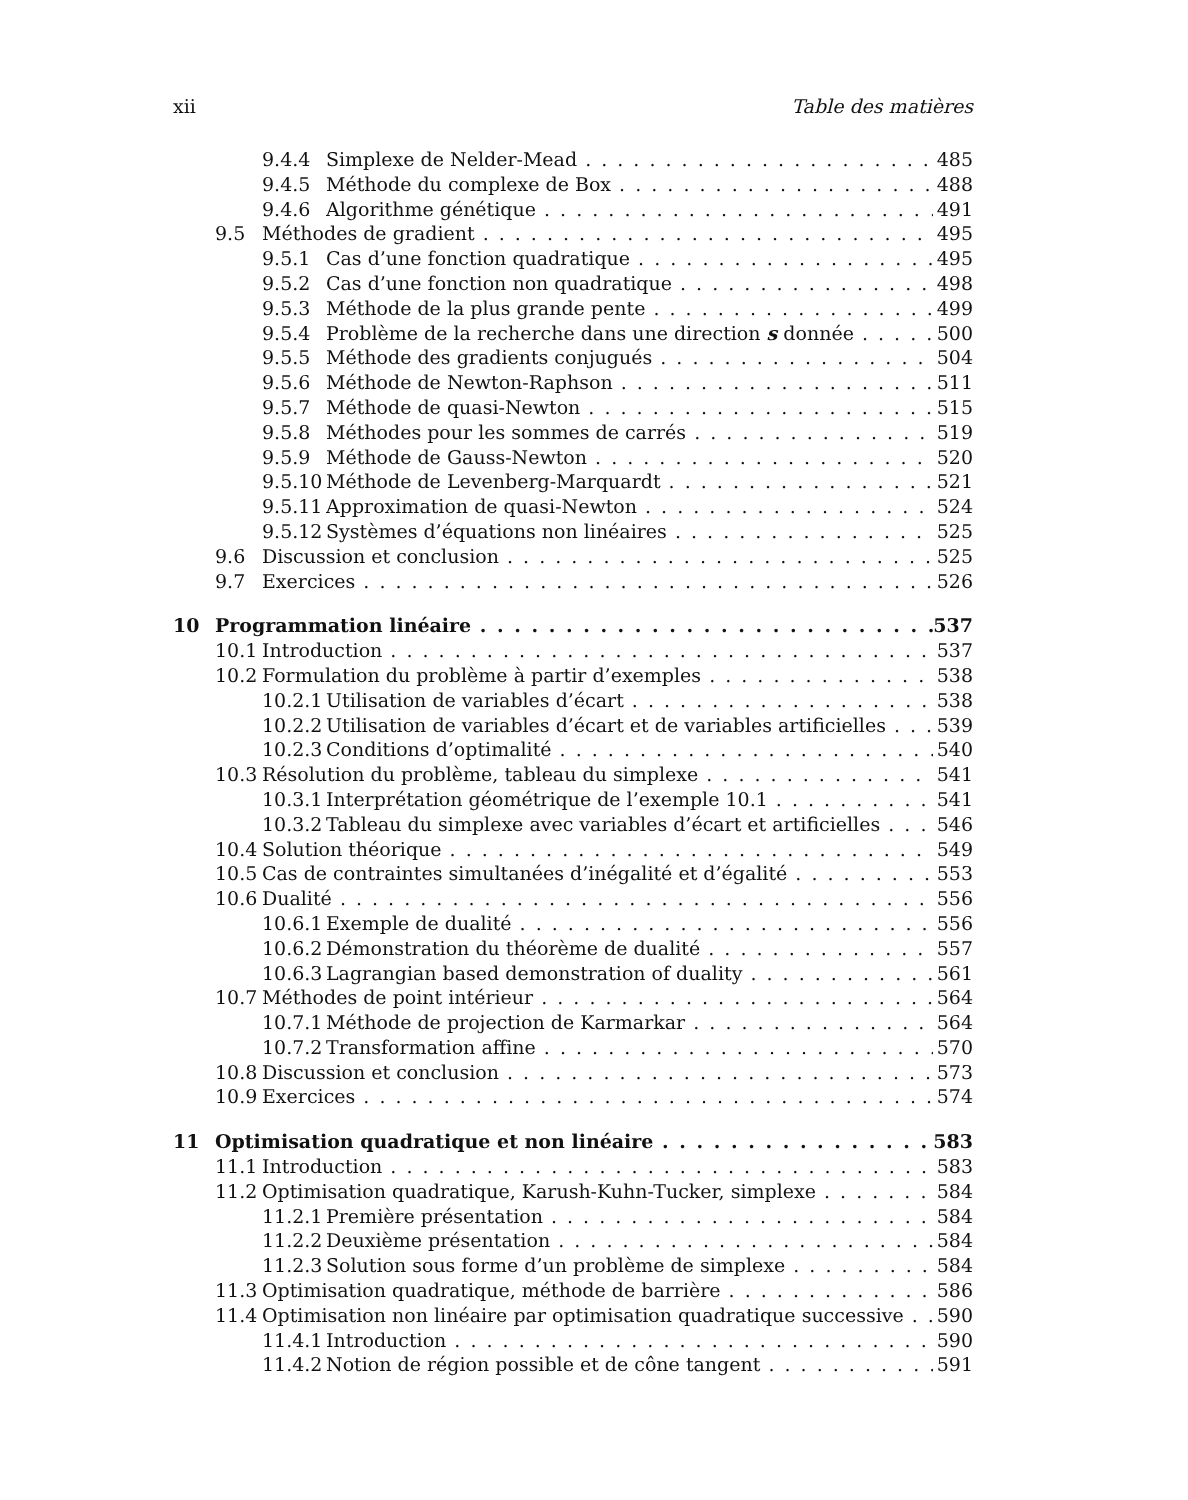xii Table des matières
9.4.4 Simplexe de Nelder-Mead 485
9.4.5 Méthode du complexe de Box 488
9.4.6 Algorithme génétique 491
9.5 Méthodes de gradient 495
9.5.1 Cas d’une fonction quadratique 495
9.5.2 Cas d’une fonction non quadratique 498
9.5.3 Méthode de la plus grande pente 499
9.5.4 Problème de la recherche dans une direction s donnée 500
9.5.5 Méthode des gradients conjugués 504
9.5.6 Méthode de Newton-Raphson 511
9.5.7 Méthode de quasi-Newton 515
9.5.8 Méthodes pour les sommes de carrés 519
9.5.9 Méthode de Gauss-Newton 520
9.5.10 Méthode de Levenberg-Marquardt 521
9.5.11 Approximation de quasi-Newton 524
9.5.12 Systèmes d’équations non linéaires 525
9.6 Discussion et conclusion 525
9.7 Exercices 526
10 Programmation linéaire 537
10.1 Introduction 537
10.2 Formulation du problème à partir d’exemples 538
10.2.1 Utilisation de variables d’écart 538
10.2.2 Utilisation de variables d’écart et de variables artificielles 539
10.2.3 Conditions d’optimalité 540
10.3 Résolution du problème, tableau du simplexe 541
10.3.1 Interprétation géométrique de l’exemple 10.1 541
10.3.2 Tableau du simplexe avec variables d’écart et artificielles 546
10.4 Solution théorique 549
10.5 Cas de contraintes simultanées d’inégalité et d’égalité 553
10.6 Dualité 556
10.6.1 Exemple de dualité 556
10.6.2 Démonstration du théorème de dualité 557
10.6.3 Lagrangian based demonstration of duality 561
10.7 Méthodes de point intérieur 564
10.7.1 Méthode de projection de Karmarkar 564
10.7.2 Transformation affine 570
10.8 Discussion et conclusion 573
10.9 Exercices 574
11 Optimisation quadratique et non linéaire 583
11.1 Introduction 583
11.2 Optimisation quadratique, Karush-Kuhn-Tucker, simplexe 584
11.2.1 Première présentation 584
11.2.2 Deuxième présentation 584
11.2.3 Solution sous forme d’un problème de simplexe 584
11.3 Optimisation quadratique, méthode de barrière 586
11.4 Optimisation non linéaire par optimisation quadratique successive 590
11.4.1 Introduction 590
11.4.2 Notion de région possible et de cône tangent 591